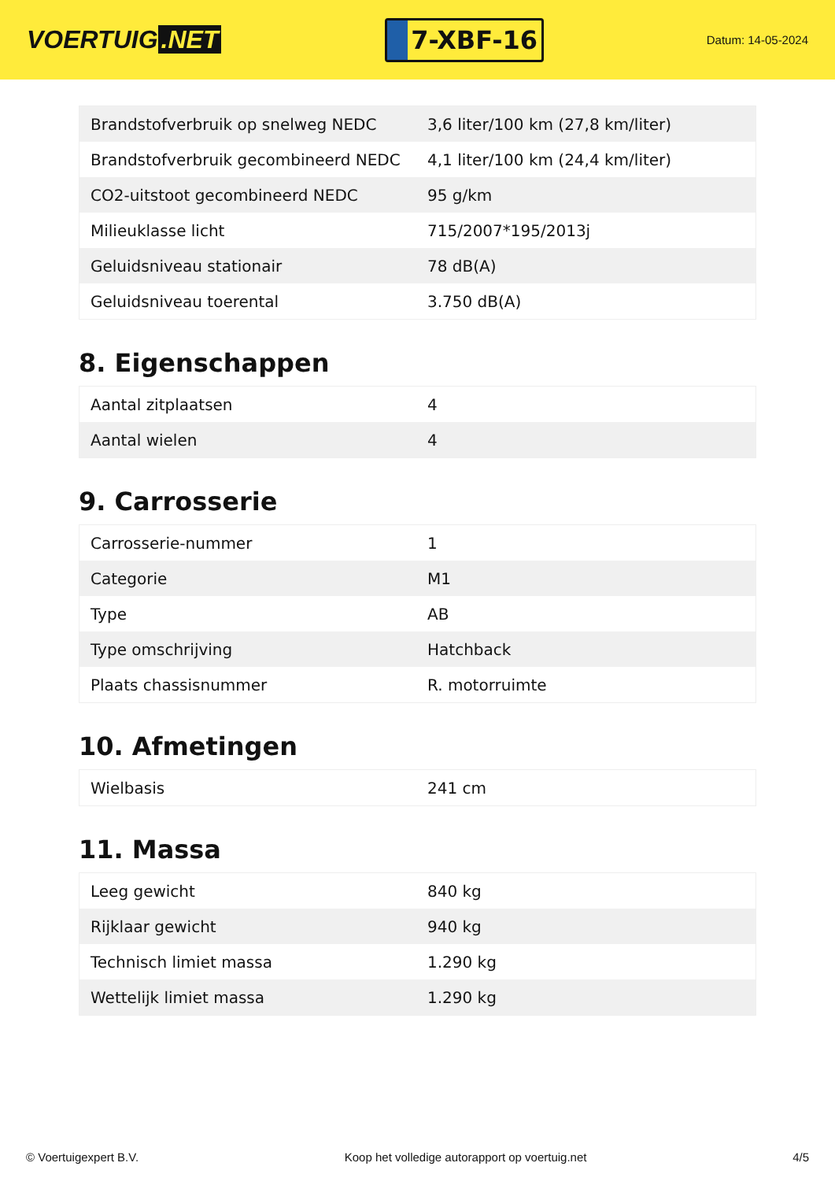VOERTUIG.NET
7-XBF-16
Datum: 14-05-2024
| Brandstofverbruik op snelweg NEDC | 3,6 liter/100 km (27,8 km/liter) |
| Brandstofverbruik gecombineerd NEDC | 4,1 liter/100 km (24,4 km/liter) |
| CO2-uitstoot gecombineerd NEDC | 95 g/km |
| Milieuklasse licht | 715/2007*195/2013j |
| Geluidsniveau stationair | 78 dB(A) |
| Geluidsniveau toerental | 3.750 dB(A) |
8. Eigenschappen
| Aantal zitplaatsen | 4 |
| Aantal wielen | 4 |
9. Carrosserie
| Carrosserie-nummer | 1 |
| Categorie | M1 |
| Type | AB |
| Type omschrijving | Hatchback |
| Plaats chassisnummer | R. motorruimte |
10. Afmetingen
| Wielbasis | 241 cm |
11. Massa
| Leeg gewicht | 840 kg |
| Rijklaar gewicht | 940 kg |
| Technisch limiet massa | 1.290 kg |
| Wettelijk limiet massa | 1.290 kg |
© Voertuigexpert B.V. Koop het volledige autorapport op voertuig.net 4/5